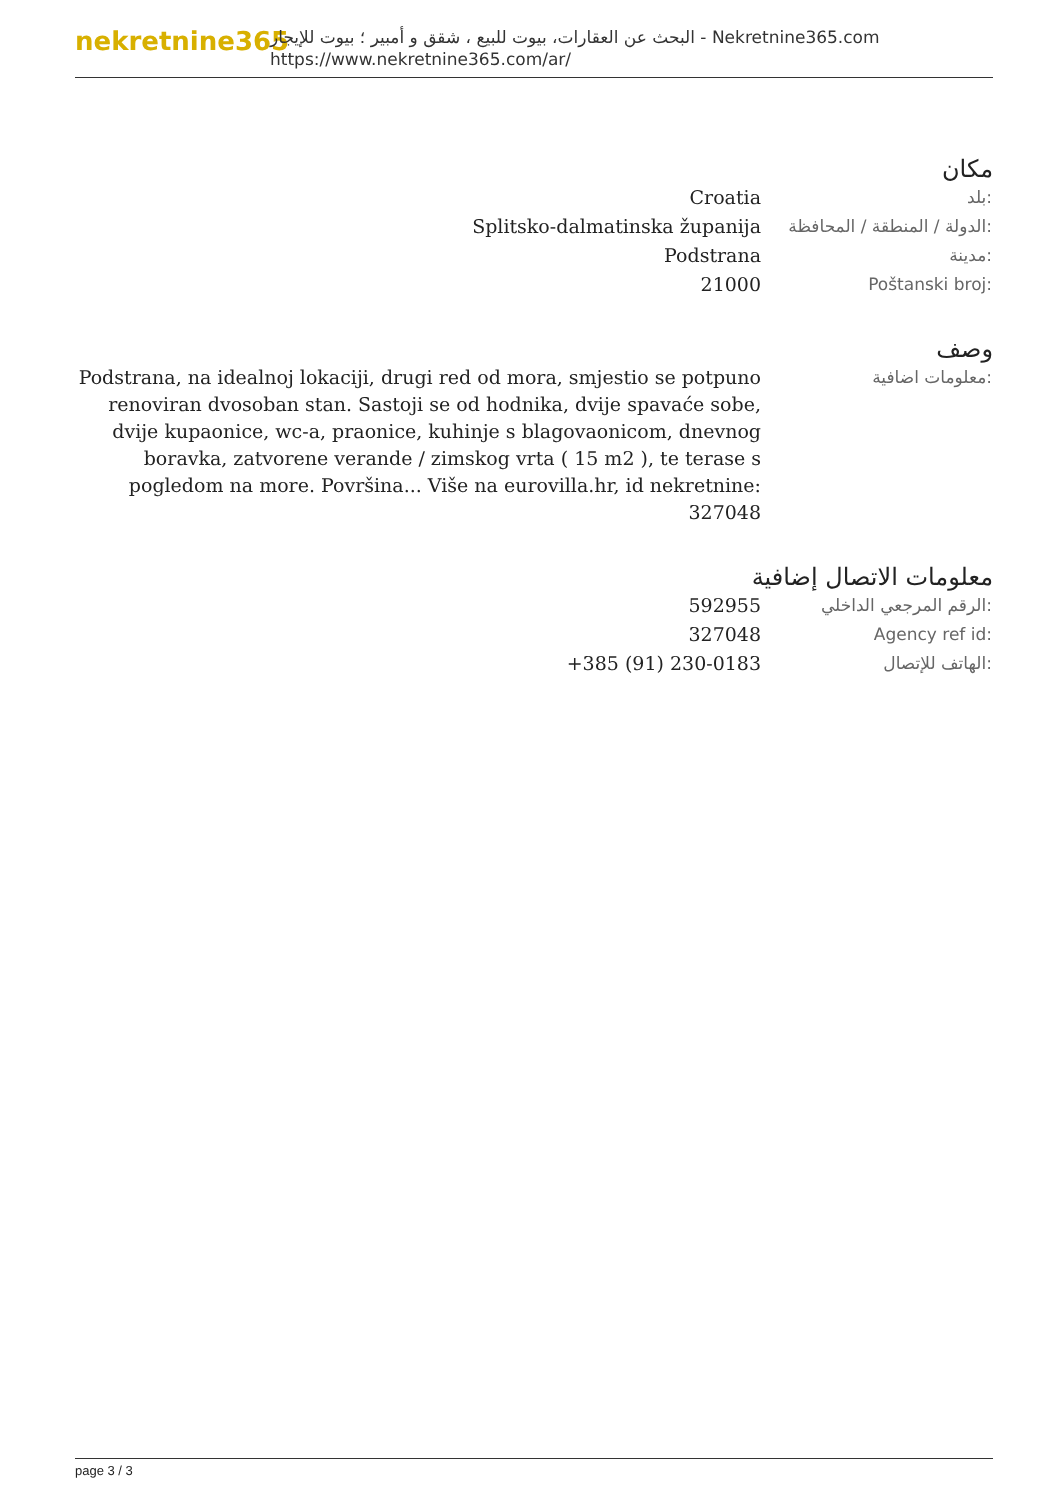nekretnine365
البحث عن العقارات، بيوت للبيع ، شقق و أمبير ؛ بيوت للإيجار - Nekretnine365.com
https://www.nekretnine365.com/ar/
مكان
| Croatia | بلد: |
| Splitsko-dalmatinska županija | الدولة / المنطقة / المحافظة: |
| Podstrana | مدينة: |
| 21000 | Poštanski broj: |
وصف
| Podstrana, na idealnoj lokaciji, drugi red od mora, smjestio se potpuno renoviran dvosoban stan. Sastoji se od hodnika, dvije spavaće sobe, dvije kupaonice, wc-a, praonice, kuhinje s blagovaonicom, dnevnog boravka, zatvorene verande / zimskog vrta ( 15 m2 ), te terase s pogledom na more. Površina... Više na eurovilla.hr, id nekretnine: 327048 | معلومات اضافية: |
معلومات الاتصال إضافية
| 592955 | الرقم المرجعي الداخلي: |
| 327048 | Agency ref id: |
| +385 (91) 230-0183 | الهاتف للإتصال: |
page 3 / 3